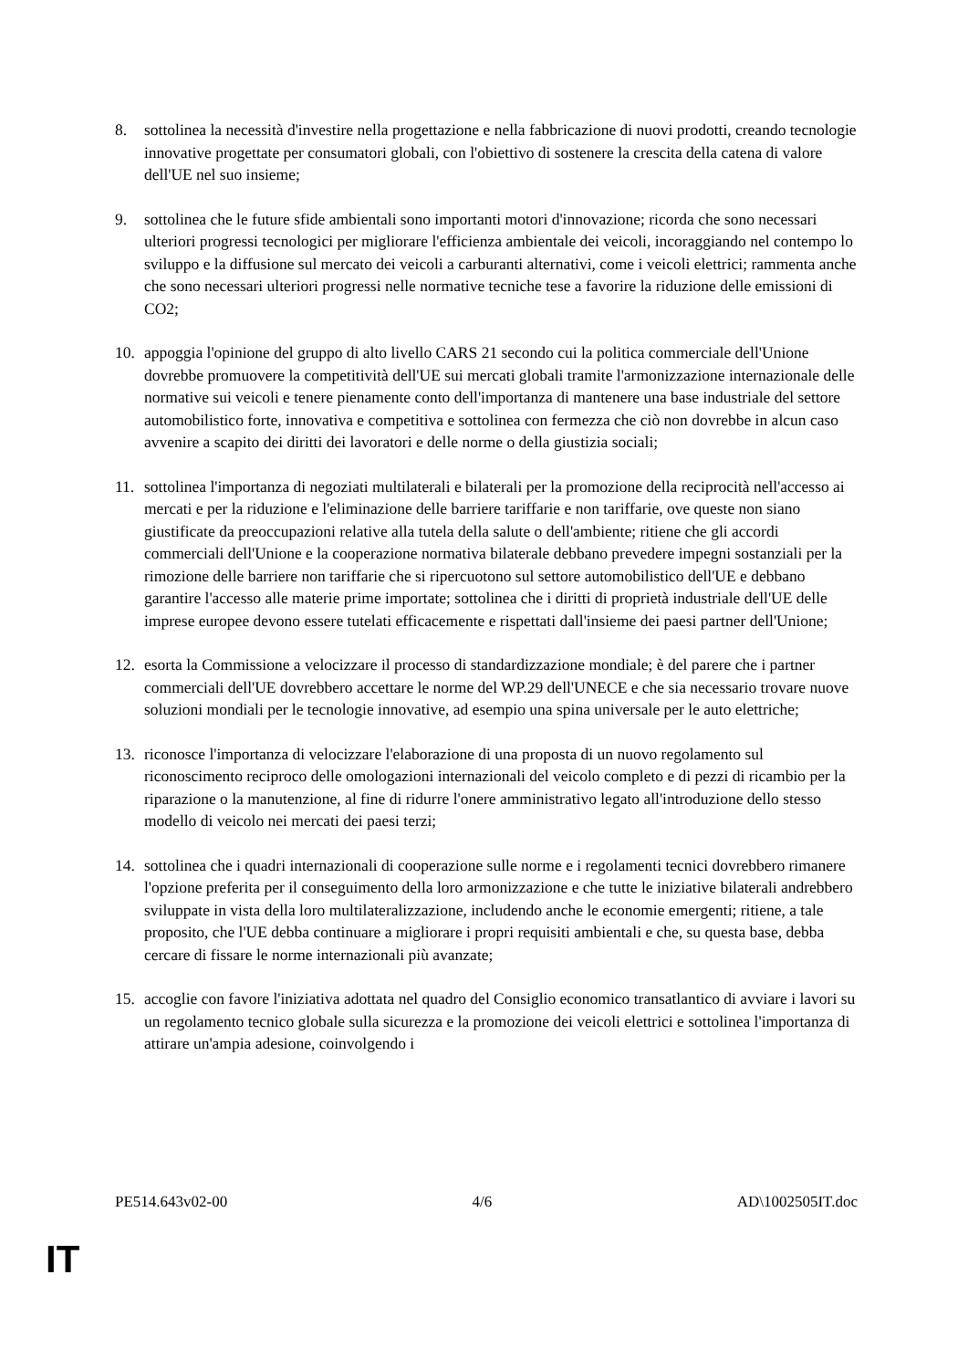8. sottolinea la necessità d'investire nella progettazione e nella fabbricazione di nuovi prodotti, creando tecnologie innovative progettate per consumatori globali, con l'obiettivo di sostenere la crescita della catena di valore dell'UE nel suo insieme;
9. sottolinea che le future sfide ambientali sono importanti motori d'innovazione; ricorda che sono necessari ulteriori progressi tecnologici per migliorare l'efficienza ambientale dei veicoli, incoraggiando nel contempo lo sviluppo e la diffusione sul mercato dei veicoli a carburanti alternativi, come i veicoli elettrici; rammenta anche che sono necessari ulteriori progressi nelle normative tecniche tese a favorire la riduzione delle emissioni di CO2;
10. appoggia l'opinione del gruppo di alto livello CARS 21 secondo cui la politica commerciale dell'Unione dovrebbe promuovere la competitività dell'UE sui mercati globali tramite l'armonizzazione internazionale delle normative sui veicoli e tenere pienamente conto dell'importanza di mantenere una base industriale del settore automobilistico forte, innovativa e competitiva e sottolinea con fermezza che ciò non dovrebbe in alcun caso avvenire a scapito dei diritti dei lavoratori e delle norme o della giustizia sociali;
11. sottolinea l'importanza di negoziati multilaterali e bilaterali per la promozione della reciprocità nell'accesso ai mercati e per la riduzione e l'eliminazione delle barriere tariffarie e non tariffarie, ove queste non siano giustificate da preoccupazioni relative alla tutela della salute o dell'ambiente; ritiene che gli accordi commerciali dell'Unione e la cooperazione normativa bilaterale debbano prevedere impegni sostanziali per la rimozione delle barriere non tariffarie che si ripercuotono sul settore automobilistico dell'UE e debbano garantire l'accesso alle materie prime importate; sottolinea che i diritti di proprietà industriale dell'UE delle imprese europee devono essere tutelati efficacemente e rispettati dall'insieme dei paesi partner dell'Unione;
12. esorta la Commissione a velocizzare il processo di standardizzazione mondiale; è del parere che i partner commerciali dell'UE dovrebbero accettare le norme del WP.29 dell'UNECE e che sia necessario trovare nuove soluzioni mondiali per le tecnologie innovative, ad esempio una spina universale per le auto elettriche;
13. riconosce l'importanza di velocizzare l'elaborazione di una proposta di un nuovo regolamento sul riconoscimento reciproco delle omologazioni internazionali del veicolo completo e di pezzi di ricambio per la riparazione o la manutenzione, al fine di ridurre l'onere amministrativo legato all'introduzione dello stesso modello di veicolo nei mercati dei paesi terzi;
14. sottolinea che i quadri internazionali di cooperazione sulle norme e i regolamenti tecnici dovrebbero rimanere l'opzione preferita per il conseguimento della loro armonizzazione e che tutte le iniziative bilaterali andrebbero sviluppate in vista della loro multilateralizzazione, includendo anche le economie emergenti; ritiene, a tale proposito, che l'UE debba continuare a migliorare i propri requisiti ambientali e che, su questa base, debba cercare di fissare le norme internazionali più avanzate;
15. accoglie con favore l'iniziativa adottata nel quadro del Consiglio economico transatlantico di avviare i lavori su un regolamento tecnico globale sulla sicurezza e la promozione dei veicoli elettrici e sottolinea l'importanza di attirare un'ampia adesione, coinvolgendo i
PE514.643v02-00 4/6 AD\1002505IT.doc
IT